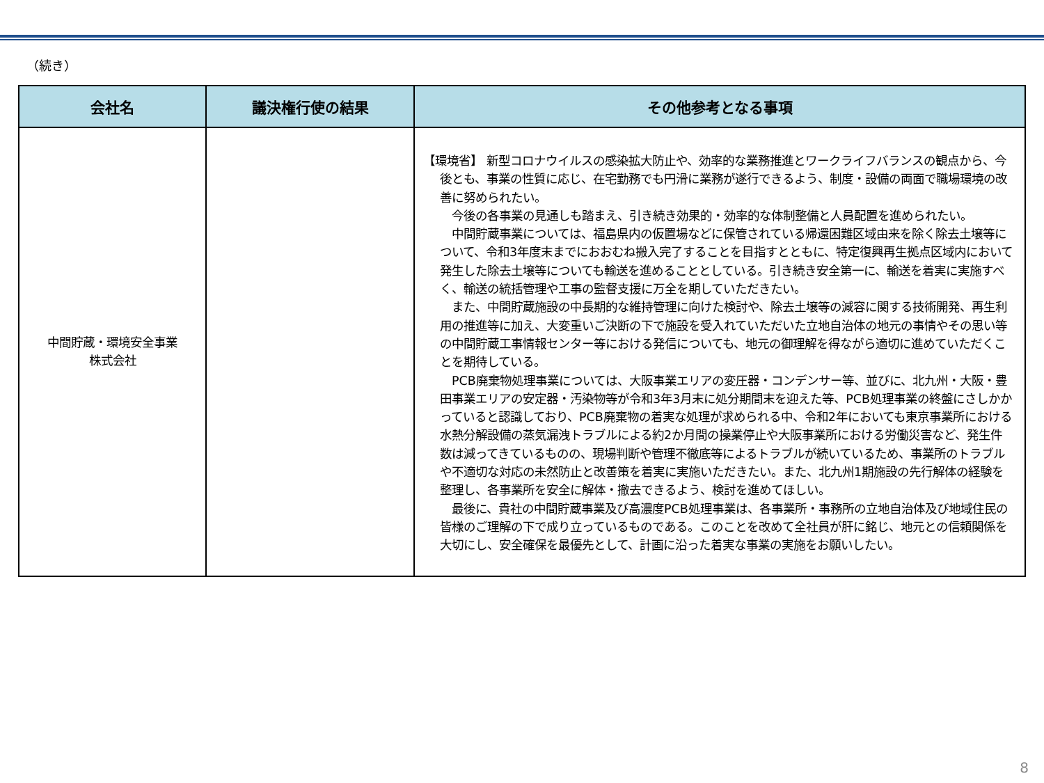（続き）
| 会社名 | 議決権行使の結果 | その他参考となる事項 |
| --- | --- | --- |
| 中間貯蔵・環境安全事業 株式会社 | | 【環境省】 新型コロナウイルスの感染拡大防止や、効率的な業務推進とワークライフバランスの観点から、今後とも、事業の性質に応じ、在宅勤務でも円滑に業務が遂行できるよう、制度・設備の両面で職場環境の改善に努められたい。 今後の各事業の見通しも踏まえ、引き続き効果的・効率的な体制整備と人員配置を進められたい。 中間貯蔵事業については、福島県内の仮置場などに保管されている帰還困難区域由来を除く除去土壌等について、令和3年度末までにおおむね搬入完了することを目指すとともに、特定復興再生拠点区域内において発生した除去土壌等についても輸送を進めることとしている。引き続き安全第一に、輸送を着実に実施すべく、輸送の統括管理や工事の監督支援に万全を期していただきたい。 また、中間貯蔵施設の中長期的な維持管理に向けた検討や、除去土壌等の減容に関する技術開発、再生利用の推進等に加え、大変重いご決断の下で施設を受入れていただいた立地自治体の地元の事情やその思い等の中間貯蔵工事情報センター等における発信についても、地元の御理解を得ながら適切に進めていただくことを期待している。 PCB廃棄物処理事業については、大阪事業エリアの変圧器・コンデンサー等、並びに、北九州・大阪・豊田事業エリアの安定器・汚染物等が令和3年3月末に処分期間末を迎えた等、PCB処理事業の終盤にさしかかっていると認識しており、PCB廃棄物の着実な処理が求められる中、令和2年においても東京事業所における水熱分解設備の蒸気漏洩トラブルによる約2か月間の操業停止や大阪事業所における労働災害など、発生件数は減ってきているものの、現場判断や管理不徹底等によるトラブルが続いているため、事業所のトラブルや不適切な対応の未然防止と改善策を着実に実施いただきたい。また、北九州1期施設の先行解体の経験を整理し、各事業所を安全に解体・撤去できるよう、検討を進めてほしい。 最後に、貴社の中間貯蔵事業及び高濃度PCB処理事業は、各事業所・事務所の立地自治体及び地域住民の皆様のご理解の下で成り立っているものである。このことを改めて全社員が肝に銘じ、地元との信頼関係を大切にし、安全確保を最優先として、計画に沿った着実な事業の実施をお願いしたい。 |
8